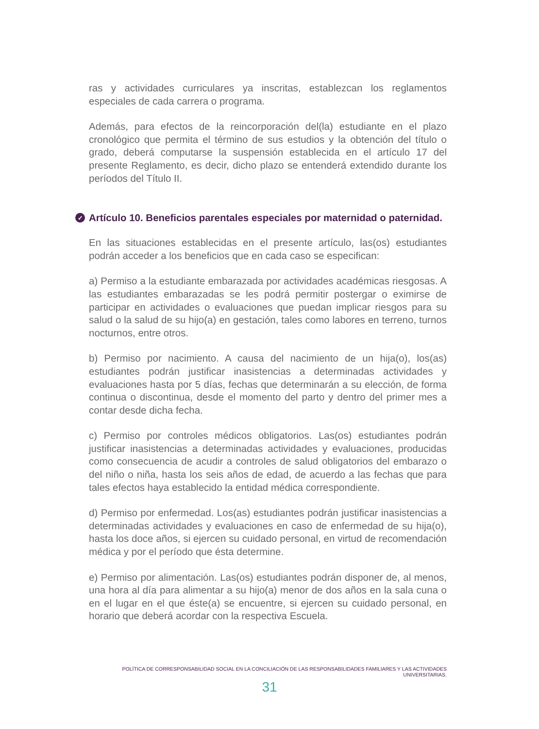ras y actividades curriculares ya inscritas, establezcan los reglamentos especiales de cada carrera o programa.
Además, para efectos de la reincorporación del(la) estudiante en el plazo cronológico que permita el término de sus estudios y la obtención del título o grado, deberá computarse la suspensión establecida en el artículo 17 del presente Reglamento, es decir, dicho plazo se entenderá extendido durante los períodos del Título II.
✓ Artículo 10. Beneficios parentales especiales por maternidad o paternidad.
En las situaciones establecidas en el presente artículo, las(os) estudiantes podrán acceder a los beneficios que en cada caso se especifican:
a) Permiso a la estudiante embarazada por actividades académicas riesgosas. A las estudiantes embarazadas se les podrá permitir postergar o eximirse de participar en actividades o evaluaciones que puedan implicar riesgos para su salud o la salud de su hijo(a) en gestación, tales como labores en terreno, turnos nocturnos, entre otros.
b) Permiso por nacimiento. A causa del nacimiento de un hija(o), los(as) estudiantes podrán justificar inasistencias a determinadas actividades y evaluaciones hasta por 5 días, fechas que determinarán a su elección, de forma continua o discontinua, desde el momento del parto y dentro del primer mes a contar desde dicha fecha.
c) Permiso por controles médicos obligatorios. Las(os) estudiantes podrán justificar inasistencias a determinadas actividades y evaluaciones, producidas como consecuencia de acudir a controles de salud obligatorios del embarazo o del niño o niña, hasta los seis años de edad, de acuerdo a las fechas que para tales efectos haya establecido la entidad médica correspondiente.
d) Permiso por enfermedad. Los(as) estudiantes podrán justificar inasistencias a determinadas actividades y evaluaciones en caso de enfermedad de su hija(o), hasta los doce años, si ejercen su cuidado personal, en virtud de recomendación médica y por el período que ésta determine.
e) Permiso por alimentación. Las(os) estudiantes podrán disponer de, al menos, una hora al día para alimentar a su hijo(a) menor de dos años en la sala cuna o en el lugar en el que éste(a) se encuentre, si ejercen su cuidado personal, en horario que deberá acordar con la respectiva Escuela.
POLÍTICA DE CORRESPONSABILIDAD SOCIAL EN LA CONCILIACIÓN DE LAS RESPONSABILIDADES FAMILIARES Y LAS ACTIVIDADES UNIVERSITARIAS.
31